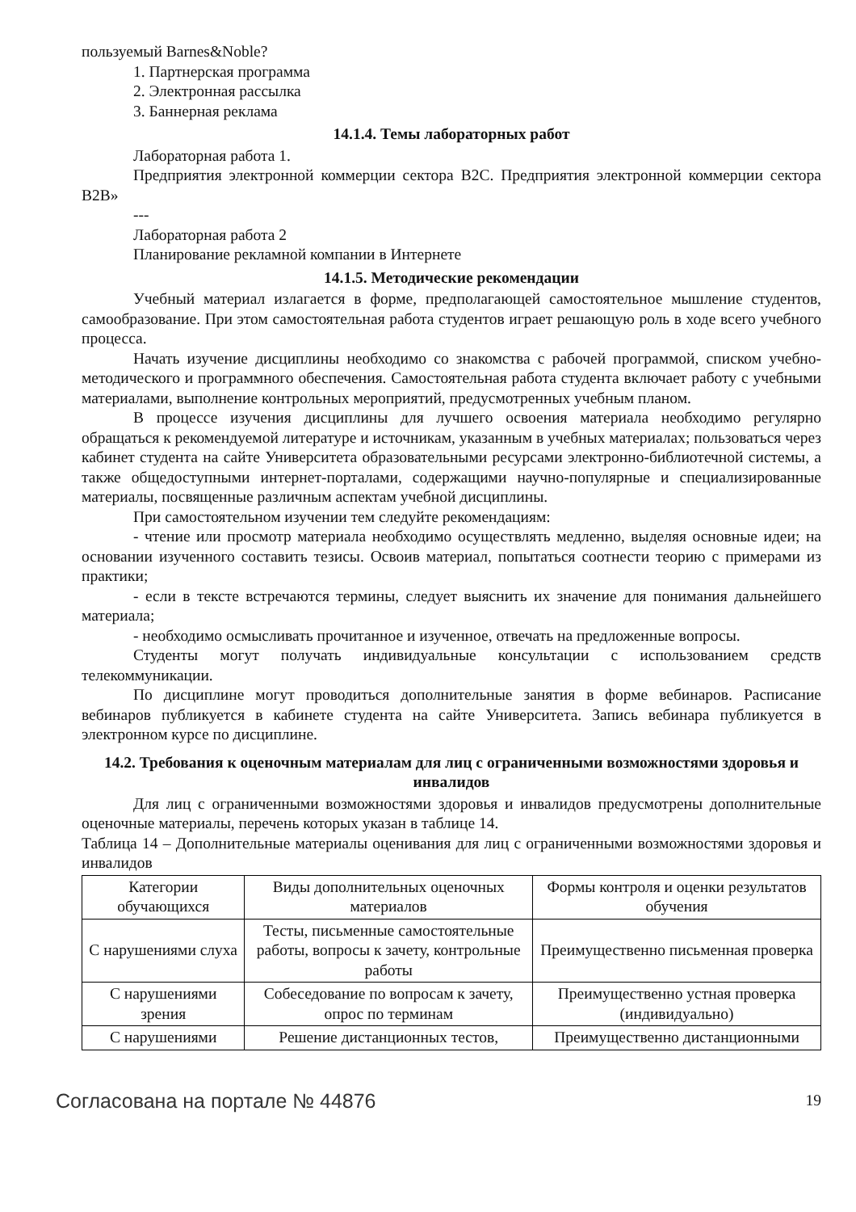пользуемый Barnes&Noble?
1. Партнерская программа
2. Электронная рассылка
3. Баннерная реклама
14.1.4. Темы лабораторных работ
Лабораторная работа 1.
Предприятия электронной коммерции сектора B2C. Предприятия электронной коммерции сектора B2B»
---
Лабораторная работа 2
Планирование рекламной компании в Интернете
14.1.5. Методические рекомендации
Учебный материал излагается в форме, предполагающей самостоятельное мышление студентов, самообразование. При этом самостоятельная работа студентов играет решающую роль в ходе всего учебного процесса.
Начать изучение дисциплины необходимо со знакомства с рабочей программой, списком учебно-методического и программного обеспечения. Самостоятельная работа студента включает работу с учебными материалами, выполнение контрольных мероприятий, предусмотренных учебным планом.
В процессе изучения дисциплины для лучшего освоения материала необходимо регулярно обращаться к рекомендуемой литературе и источникам, указанным в учебных материалах; пользоваться через кабинет студента на сайте Университета образовательными ресурсами электронно-библиотечной системы, а также общедоступными интернет-порталами, содержащими научно-популярные и специализированные материалы, посвященные различным аспектам учебной дисциплины.
При самостоятельном изучении тем следуйте рекомендациям:
- чтение или просмотр материала необходимо осуществлять медленно, выделяя основные идеи; на основании изученного составить тезисы. Освоив материал, попытаться соотнести теорию с примерами из практики;
- если в тексте встречаются термины, следует выяснить их значение для понимания дальнейшего материала;
- необходимо осмысливать прочитанное и изученное, отвечать на предложенные вопросы.
Студенты могут получать индивидуальные консультации с использованием средств телекоммуникации.
По дисциплине могут проводиться дополнительные занятия в форме вебинаров. Расписание вебинаров публикуется в кабинете студента на сайте Университета. Запись вебинара публикуется в электронном курсе по дисциплине.
14.2. Требования к оценочным материалам для лиц с ограниченными возможностями здоровья и инвалидов
Для лиц с ограниченными возможностями здоровья и инвалидов предусмотрены дополнительные оценочные материалы, перечень которых указан в таблице 14.
Таблица 14 – Дополнительные материалы оценивания для лиц с ограниченными возможностями здоровья и инвалидов
| Категории обучающихся | Виды дополнительных оценочных материалов | Формы контроля и оценки результатов обучения |
| С нарушениями слуха | Тесты, письменные самостоятельные работы, вопросы к зачету, контрольные работы | Преимущественно письменная проверка |
| С нарушениями зрения | Собеседование по вопросам к зачету, опрос по терминам | Преимущественно устная проверка (индивидуально) |
| С нарушениями | Решение дистанционных тестов, | Преимущественно дистанционными |
Согласована на портале № 44876 19